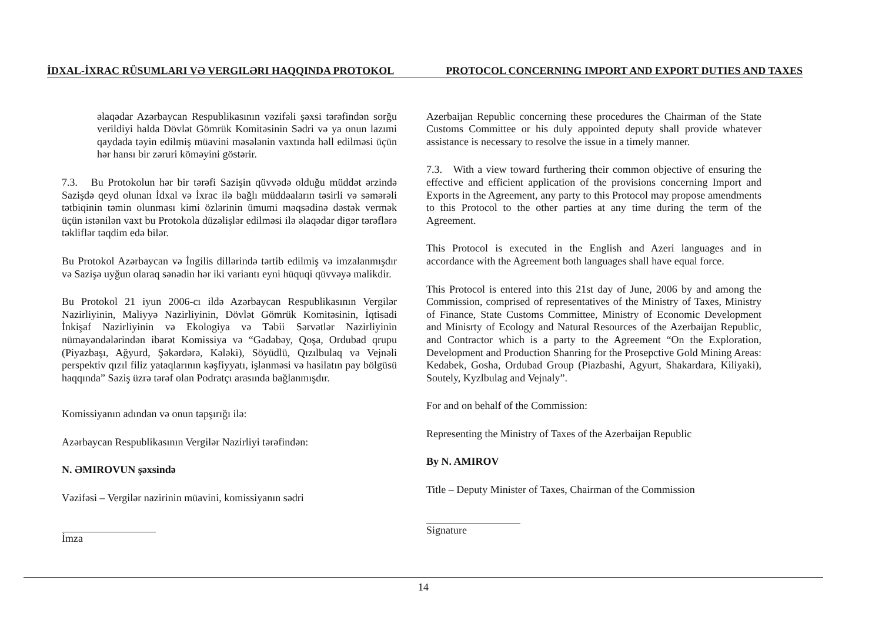İDXAL-İXRAC RÜSUMLARI VƏ VERGILƏRI HAQQINDA PROTOKOL PROTOCOL CONCERNING IMPORT AND EXPORT DUTIES AND TAXES
əlaqədar Azərbaycan Respublikasının vəzifəli şəxsi tərəfindən sorğu verildiyi halda Dövlət Gömrük Komitəsinin Sədri və ya onun lazımi qaydada təyin edilmiş müavini məsələnin vaxtında həll edilməsi üçün hər hansı bir zəruri köməyini göstərir.
7.3. Bu Protokolun hər bir tərəfi Sazişin qüvvədə olduğu müddət ərzində Sazişdə qeyd olunan İdxal və İxrac ilə bağlı müddəaların təsirli və səmərəli tətbiqinin təmin olunması kimi özlərinin ümumi məqsədinə dəstək vermək üçün istənilən vaxt bu Protokola düzəlişlər edilməsi ilə əlaqədar digər tərəflərə təkliflər təqdim edə bilər.
Bu Protokol Azərbaycan və İngilis dillərində tərtib edilmiş və imzalanmışdır və Sazişə uyğun olaraq sənədin hər iki variantı eyni hüquqi qüvvəyə malikdir.
Bu Protokol 21 iyun 2006-cı ildə Azərbaycan Respublikasının Vergilər Nazirliyinin, Maliyyə Nazirliyinin, Dövlət Gömrük Komitəsinin, İqtisadi İnkişaf Nazirliyinin və Ekologiya və Təbii Sərvətlər Nazirliyinin nümayəndələrindən ibarət Komissiya və “Gədəbəy, Qoşa, Ordubad qrupu (Piyazbaşı, Ağyurd, Şəkərdərə, Kələki), Söyüdlü, Qızılbulaq və Vejnəli perspektiv qızıl filiz yataqlarının kəşfiyyatı, işlənməsi və hasilatın pay bölgüsü haqqında” Saziş üzrə tərəf olan Podratçı arasında bağlanmışdır.
Komissiyanın adından və onun tapşırığı ilə:
Azərbaycan Respublikasının Vergilər Nazirliyi tərəfindən:
N. ƏMIROVUN şəxsində
Vəzifəsi – Vergilər nazirinin müavini, komissiyanın sədri
İmza
Azerbaijan Republic concerning these procedures the Chairman of the State Customs Committee or his duly appointed deputy shall provide whatever assistance is necessary to resolve the issue in a timely manner.
7.3. With a view toward furthering their common objective of ensuring the effective and efficient application of the provisions concerning Import and Exports in the Agreement, any party to this Protocol may propose amendments to this Protocol to the other parties at any time during the term of the Agreement.
This Protocol is executed in the English and Azeri languages and in accordance with the Agreement both languages shall have equal force.
This Protocol is entered into this 21st day of June, 2006 by and among the Commission, comprised of representatives of the Ministry of Taxes, Ministry of Finance, State Customs Committee, Ministry of Economic Development and Minisrty of Ecology and Natural Resources of the Azerbaijan Republic, and Contractor which is a party to the Agreement “On the Exploration, Development and Production Shanring for the Prosepctive Gold Mining Areas: Kedabek, Gosha, Ordubad Group (Piazbashi, Agyurt, Shakardara, Kiliyaki), Soutely, Kyzlbulag and Vejnaly”.
For and on behalf of the Commission:
Representing the Ministry of Taxes of the Azerbaijan Republic
By N. AMIROV
Title – Deputy Minister of Taxes, Chairman of the Commission
Signature
14